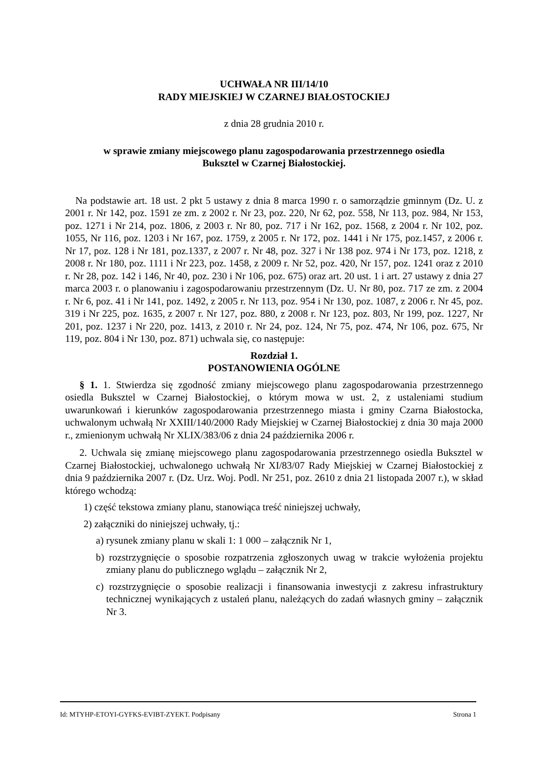UCHWAŁA NR III/14/10
RADY MIEJSKIEJ W CZARNEJ BIAŁOSTOCKIEJ
z dnia 28 grudnia 2010 r.
w sprawie zmiany miejscowego planu zagospodarowania przestrzennego osiedla
Buksztel w Czarnej Białostockiej.
Na podstawie art. 18 ust. 2 pkt 5 ustawy z dnia 8 marca 1990 r. o samorządzie gminnym (Dz. U. z 2001 r. Nr 142, poz. 1591 ze zm. z 2002 r. Nr 23, poz. 220, Nr 62, poz. 558, Nr 113, poz. 984, Nr 153, poz. 1271 i Nr 214, poz. 1806, z 2003 r. Nr 80, poz. 717 i Nr 162, poz. 1568, z 2004 r. Nr 102, poz. 1055, Nr 116, poz. 1203 i Nr 167, poz. 1759, z 2005 r. Nr 172, poz. 1441 i Nr 175, poz.1457, z 2006 r. Nr 17, poz. 128 i Nr 181, poz.1337, z 2007 r. Nr 48, poz. 327 i Nr 138 poz. 974 i Nr 173, poz. 1218, z 2008 r. Nr 180, poz. 1111 i Nr 223, poz. 1458, z 2009 r. Nr 52, poz. 420, Nr 157, poz. 1241 oraz z 2010 r. Nr 28, poz. 142 i 146, Nr 40, poz. 230 i Nr 106, poz. 675) oraz art. 20 ust. 1 i art. 27 ustawy z dnia 27 marca 2003 r. o planowaniu i zagospodarowaniu przestrzennym (Dz. U. Nr 80, poz. 717 ze zm. z 2004 r. Nr 6, poz. 41 i Nr 141, poz. 1492, z 2005 r. Nr 113, poz. 954 i Nr 130, poz. 1087, z 2006 r. Nr 45, poz. 319 i Nr 225, poz. 1635, z 2007 r. Nr 127, poz. 880, z 2008 r. Nr 123, poz. 803, Nr 199, poz. 1227, Nr 201, poz. 1237 i Nr 220, poz. 1413, z 2010 r. Nr 24, poz. 124, Nr 75, poz. 474, Nr 106, poz. 675, Nr 119, poz. 804 i Nr 130, poz. 871) uchwala się, co następuje:
Rozdział 1.
POSTANOWIENIA OGÓLNE
§ 1. 1. Stwierdza się zgodność zmiany miejscowego planu zagospodarowania przestrzennego osiedla Buksztel w Czarnej Białostockiej, o którym mowa w ust. 2, z ustaleniami studium uwarunkowań i kierunków zagospodarowania przestrzennego miasta i gminy Czarna Białostocka, uchwalonym uchwałą Nr XXIII/140/2000 Rady Miejskiej w Czarnej Białostockiej z dnia 30 maja 2000 r., zmienionym uchwałą Nr XLIX/383/06 z dnia 24 października 2006 r.
2. Uchwala się zmianę miejscowego planu zagospodarowania przestrzennego osiedla Buksztel w Czarnej Białostockiej, uchwalonego uchwałą Nr XI/83/07 Rady Miejskiej w Czarnej Białostockiej z dnia 9 października 2007 r. (Dz. Urz. Woj. Podl. Nr 251, poz. 2610 z dnia 21 listopada 2007 r.), w skład którego wchodzą:
1) część tekstowa zmiany planu, stanowiąca treść niniejszej uchwały,
2) załączniki do niniejszej uchwały, tj.:
a) rysunek zmiany planu w skali 1: 1 000 – załącznik Nr 1,
b) rozstrzygnięcie o sposobie rozpatrzenia zgłoszonych uwag w trakcie wyłożenia projektu zmiany planu do publicznego wglądu – załącznik Nr 2,
c) rozstrzygnięcie o sposobie realizacji i finansowania inwestycji z zakresu infrastruktury technicznej wynikających z ustaleń planu, należących do zadań własnych gminy – załącznik Nr 3.
Id: MTYHP-ETOYI-GYFKS-EVIBT-ZYEKT. Podpisany Strona 1